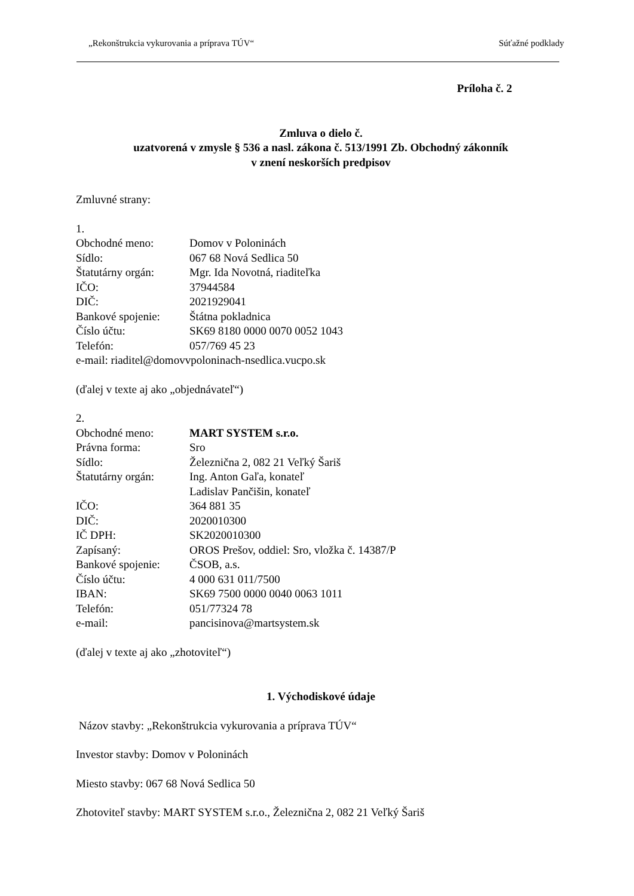„Rekonštrukcia vykurovania a príprava TÚV“Súťažné podklady
Príloha č. 2
Zmluva o dielo č.
uzatvorená v zmysle § 536 a nasl. zákona č. 513/1991 Zb. Obchodný zákonník
v znení neskorších predpisov
Zmluvné strany:
1.
Obchodné meno: Domov v Poloninách
Sídlo: 067 68 Nová Sedlica 50
Štatutárny orgán: Mgr. Ida Novotná, riaditeľka
IČO: 37944584
DIČ: 2021929041
Bankové spojenie: Štátna pokladnica
Číslo účtu: SK69 8180 0000 0070 0052 1043
Telefón: 057/769 45 23
e-mail: riaditel@domovvpoloninach-nsedlica.vucpo.sk
(ďalej v texte aj ako „objednávateľ“)
2.
Obchodné meno: MART SYSTEM s.r.o.
Právna forma: Sro
Sídlo: Železnična 2, 082 21 Veľký Šariš
Štatutárny orgán: Ing. Anton Gaľa, konateľ
Ladislav Pančišin, konateľ
IČO: 364 881 35
DIČ: 2020010300
IČ DPH: SK2020010300
Zapísaný: OROS Prešov, oddiel: Sro, vložka č. 14387/P
Bankové spojenie: ČSOB, a.s.
Číslo účtu: 4 000 631 011/7500
IBAN: SK69 7500 0000 0040 0063 1011
Telefón: 051/77324 78
e-mail: pancisinova@martsystem.sk
(ďalej v texte aj ako „zhotoviteľ“)
1. Východiskové údaje
Názov stavby: „Rekonštrukcia vykurovania a príprava TÚV“
Investor stavby: Domov v Poloninách
Miesto stavby: 067 68 Nová Sedlica 50
Zhotoviteľ stavby: MART SYSTEM s.r.o., Železnična 2, 082 21 Veľký Šariš